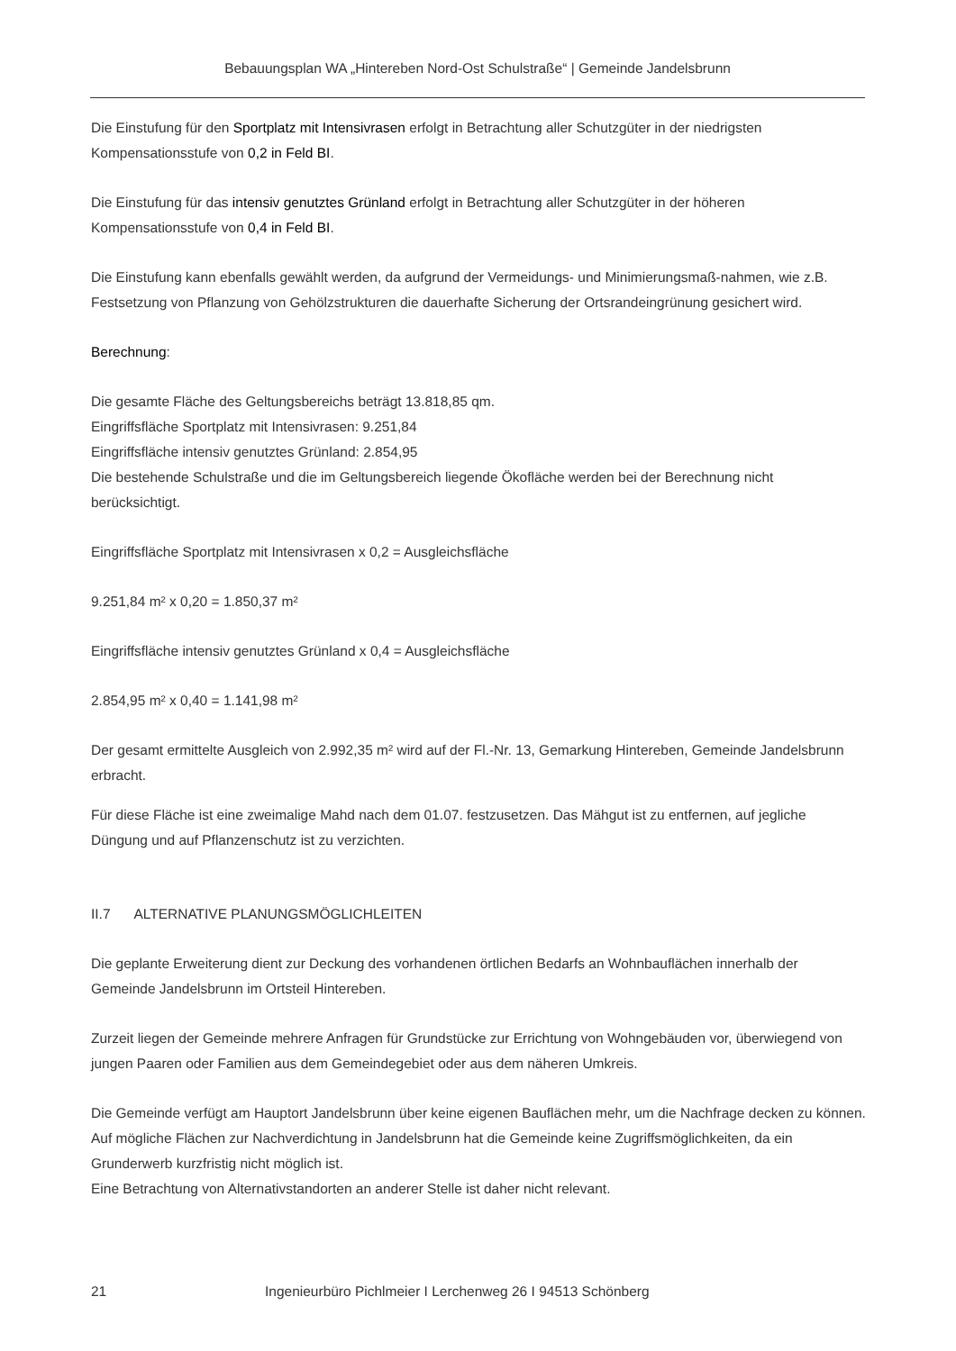Bebauungsplan WA „Hintereben Nord-Ost Schulstraße“ | Gemeinde Jandelsbrunn
Die Einstufung für den Sportplatz mit Intensivrasen erfolgt in Betrachtung aller Schutzgüter in der niedrigsten Kompensationsstufe von 0,2 in Feld BI.
Die Einstufung für das intensiv genutztes Grünland erfolgt in Betrachtung aller Schutzgüter in der höheren Kompensationsstufe von 0,4 in Feld BI.
Die Einstufung kann ebenfalls gewählt werden, da aufgrund der Vermeidungs- und Minimierungsmaß-nahmen, wie z.B. Festsetzung von Pflanzung von Gehölzstrukturen die dauerhafte Sicherung der Ortsrandeingrünung gesichert wird.
Berechnung:
Die gesamte Fläche des Geltungsbereichs beträgt 13.818,85 qm.
Eingriffsfläche Sportplatz mit Intensivrasen: 9.251,84
Eingriffsfläche intensiv genutztes Grünland: 2.854,95
Die bestehende Schulstraße und die im Geltungsbereich liegende Ökofläche werden bei der Berechnung nicht berücksichtigt.
Eingriffsfläche Sportplatz mit Intensivrasen x 0,2 = Ausgleichsfläche
9.251,84 m² x 0,20 = 1.850,37 m²
Eingriffsfläche intensiv genutztes Grünland x 0,4 = Ausgleichsfläche
2.854,95 m² x 0,40 = 1.141,98 m²
Der gesamt ermittelte Ausgleich von 2.992,35 m² wird auf der Fl.-Nr. 13, Gemarkung Hintereben, Gemeinde Jandelsbrunn erbracht.
Für diese Fläche ist eine zweimalige Mahd nach dem 01.07. festzusetzen. Das Mähgut ist zu entfernen, auf jegliche Düngung und auf Pflanzenschutz ist zu verzichten.
II.7 ALTERNATIVE PLANUNGSMÖGLICHLEITEN
Die geplante Erweiterung dient zur Deckung des vorhandenen örtlichen Bedarfs an Wohnbauflächen innerhalb der Gemeinde Jandelsbrunn im Ortsteil Hintereben.
Zurzeit liegen der Gemeinde mehrere Anfragen für Grundstücke zur Errichtung von Wohngebäuden vor, überwiegend von jungen Paaren oder Familien aus dem Gemeindegebiet oder aus dem näheren Umkreis.
Die Gemeinde verfügt am Hauptort Jandelsbrunn über keine eigenen Bauflächen mehr, um die Nachfrage decken zu können. Auf mögliche Flächen zur Nachverdichtung in Jandelsbrunn hat die Gemeinde keine Zugriffsmöglichkeiten, da ein Grunderwerb kurzfristig nicht möglich ist.
Eine Betrachtung von Alternativstandorten an anderer Stelle ist daher nicht relevant.
21 Ingenieurbüro Pichlmeier I Lerchenweg 26 I 94513 Schönberg